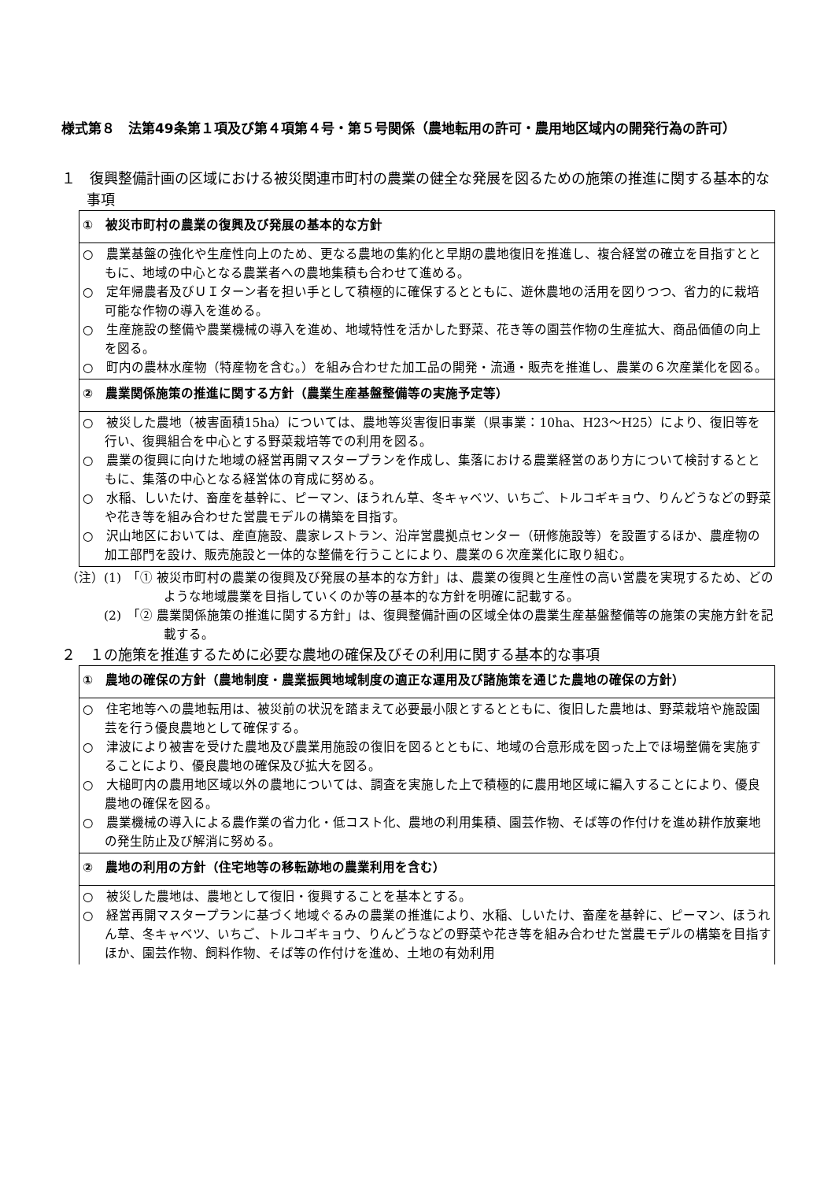様式第８　法第49条第１項及び第４項第４号・第５号関係（農地転用の許可・農用地区域内の開発行為の許可）
１　復興整備計画の区域における被災関連市町村の農業の健全な発展を図るための施策の推進に関する基本的な事項
| ① 被災市町村の農業の復興及び発展の基本的な方針 |
| ○ 農業基盤の強化や生産性向上のため、更なる農地の集約化と早期の農地復旧を推進し、複合経営の確立を目指すとともに、地域の中心となる農業者への農地集積も合わせて進める。 ○ 定年帰農者及びＵＩターン者を担い手として積極的に確保するとともに、遊休農地の活用を図りつつ、省力的に栽培可能な作物の導入を進める。 ○ 生産施設の整備や農業機械の導入を進め、地域特性を活かした野菜、花き等の園芸作物の生産拡大、商品価値の向上を図る。 ○ 町内の農林水産物（特産物を含む。）を組み合わせた加工品の開発・流通・販売を推進し、農業の６次産業化を図る。 |
| ② 農業関係施策の推進に関する方針（農業生産基盤整備等の実施予定等） |
| ○ 被災した農地（被害面積15ha）については、農地等災害復旧事業（県事業：10ha、H23～H25）により、復旧等を行い、復興組合を中心とする野菜栽培等での利用を図る。 ○ 農業の復興に向けた地域の経営再開マスタープランを作成し、集落における農業経営のあり方について検討するとともに、集落の中心となる経営体の育成に努める。 ○ 水稲、しいたけ、畜産を基幹に、ピーマン、ほうれん草、冬キャベツ、いちご、トルコギキョウ、りんどうなどの野菜や花き等を組み合わせた営農モデルの構築を目指す。 ○ 沢山地区においては、産直施設、農家レストラン、沿岸営農拠点センター（研修施設等）を設置するほか、農産物の加工部門を設け、販売施設と一体的な整備を行うことにより、農業の６次産業化に取り組む。 |
（注）(1)　「① 被災市町村の農業の復興及び発展の基本的な方針」は、農業の復興と生産性の高い営農を実現するため、どのような地域農業を目指していくのか等の基本的な方針を明確に記載する。
　　　(2)　「② 農業関係施策の推進に関する方針」は、復興整備計画の区域全体の農業生産基盤整備等の施策の実施方針を記載する。
２　１の施策を推進するために必要な農地の確保及びその利用に関する基本的な事項
| ① 農地の確保の方針（農地制度・農業振興地域制度の適正な運用及び諸施策を通じた農地の確保の方針） |
| ○ 住宅地等への農地転用は、被災前の状況を踏まえて必要最小限とするとともに、復旧した農地は、野菜栽培や施設園芸を行う優良農地として確保する。 ○ 津波により被害を受けた農地及び農業用施設の復旧を図るとともに、地域の合意形成を図った上でほ場整備を実施することにより、優良農地の確保及び拡大を図る。 ○ 大槌町内の農用地区域以外の農地については、調査を実施した上で積極的に農用地区域に編入することにより、優良農地の確保を図る。 ○ 農業機械の導入による農作業の省力化・低コスト化、農地の利用集積、園芸作物、そば等の作付けを進め耕作放棄地の発生防止及び解消に努める。 |
| ② 農地の利用の方針（住宅地等の移転跡地の農業利用を含む） |
| ○ 被災した農地は、農地として復旧・復興することを基本とする。 ○ 経営再開マスタープランに基づく地域ぐるみの農業の推進により、水稲、しいたけ、畜産を基幹に、ピーマン、ほうれん草、冬キャベツ、いちご、トルコギキョウ、りんどうなどの野菜や花き等を組み合わせた営農モデルの構築を目指すほか、園芸作物、飼料作物、そば等の作付けを進め、土地の有効利用 |